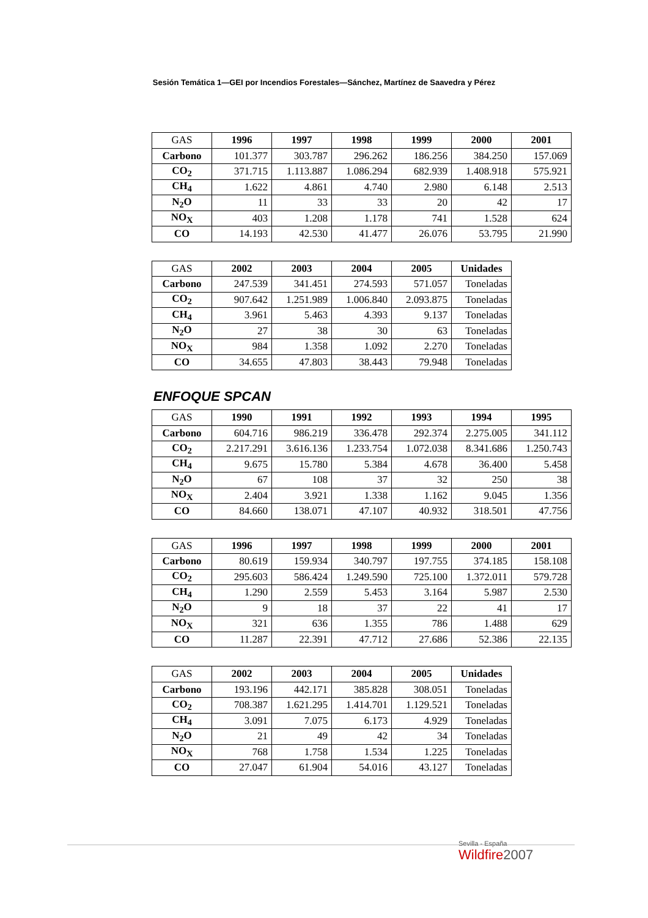Sesión Temática 1—GEI por Incendios Forestales—Sánchez, Martínez de Saavedra y Pérez
| GAS | 1996 | 1997 | 1998 | 1999 | 2000 | 2001 |
| --- | --- | --- | --- | --- | --- | --- |
| Carbono | 101.377 | 303.787 | 296.262 | 186.256 | 384.250 | 157.069 |
| CO<sub>2</sub> | 371.715 | 1.113.887 | 1.086.294 | 682.939 | 1.408.918 | 575.921 |
| CH<sub>4</sub> | 1.622 | 4.861 | 4.740 | 2.980 | 6.148 | 2.513 |
| N<sub>2</sub>O | 11 | 33 | 33 | 20 | 42 | 17 |
| NO<sub>X</sub> | 403 | 1.208 | 1.178 | 741 | 1.528 | 624 |
| CO | 14.193 | 42.530 | 41.477 | 26.076 | 53.795 | 21.990 |
| GAS | 2002 | 2003 | 2004 | 2005 | Unidades |
| --- | --- | --- | --- | --- | --- |
| Carbono | 247.539 | 341.451 | 274.593 | 571.057 | Toneladas |
| CO<sub>2</sub> | 907.642 | 1.251.989 | 1.006.840 | 2.093.875 | Toneladas |
| CH<sub>4</sub> | 3.961 | 5.463 | 4.393 | 9.137 | Toneladas |
| N<sub>2</sub>O | 27 | 38 | 30 | 63 | Toneladas |
| NO<sub>X</sub> | 984 | 1.358 | 1.092 | 2.270 | Toneladas |
| CO | 34.655 | 47.803 | 38.443 | 79.948 | Toneladas |
ENFOQUE SPCAN
| GAS | 1990 | 1991 | 1992 | 1993 | 1994 | 1995 |
| --- | --- | --- | --- | --- | --- | --- |
| Carbono | 604.716 | 986.219 | 336.478 | 292.374 | 2.275.005 | 341.112 |
| CO<sub>2</sub> | 2.217.291 | 3.616.136 | 1.233.754 | 1.072.038 | 8.341.686 | 1.250.743 |
| CH<sub>4</sub> | 9.675 | 15.780 | 5.384 | 4.678 | 36.400 | 5.458 |
| N<sub>2</sub>O | 67 | 108 | 37 | 32 | 250 | 38 |
| NO<sub>X</sub> | 2.404 | 3.921 | 1.338 | 1.162 | 9.045 | 1.356 |
| CO | 84.660 | 138.071 | 47.107 | 40.932 | 318.501 | 47.756 |
| GAS | 1996 | 1997 | 1998 | 1999 | 2000 | 2001 |
| --- | --- | --- | --- | --- | --- | --- |
| Carbono | 80.619 | 159.934 | 340.797 | 197.755 | 374.185 | 158.108 |
| CO<sub>2</sub> | 295.603 | 586.424 | 1.249.590 | 725.100 | 1.372.011 | 579.728 |
| CH<sub>4</sub> | 1.290 | 2.559 | 5.453 | 3.164 | 5.987 | 2.530 |
| N<sub>2</sub>O | 9 | 18 | 37 | 22 | 41 | 17 |
| NO<sub>X</sub> | 321 | 636 | 1.355 | 786 | 1.488 | 629 |
| CO | 11.287 | 22.391 | 47.712 | 27.686 | 52.386 | 22.135 |
| GAS | 2002 | 2003 | 2004 | 2005 | Unidades |
| --- | --- | --- | --- | --- | --- |
| Carbono | 193.196 | 442.171 | 385.828 | 308.051 | Toneladas |
| CO<sub>2</sub> | 708.387 | 1.621.295 | 1.414.701 | 1.129.521 | Toneladas |
| CH<sub>4</sub> | 3.091 | 7.075 | 6.173 | 4.929 | Toneladas |
| N<sub>2</sub>O | 21 | 49 | 42 | 34 | Toneladas |
| NO<sub>X</sub> | 768 | 1.758 | 1.534 | 1.225 | Toneladas |
| CO | 27.047 | 61.904 | 54.016 | 43.127 | Toneladas |
Sevilla - España
Wildfire2007